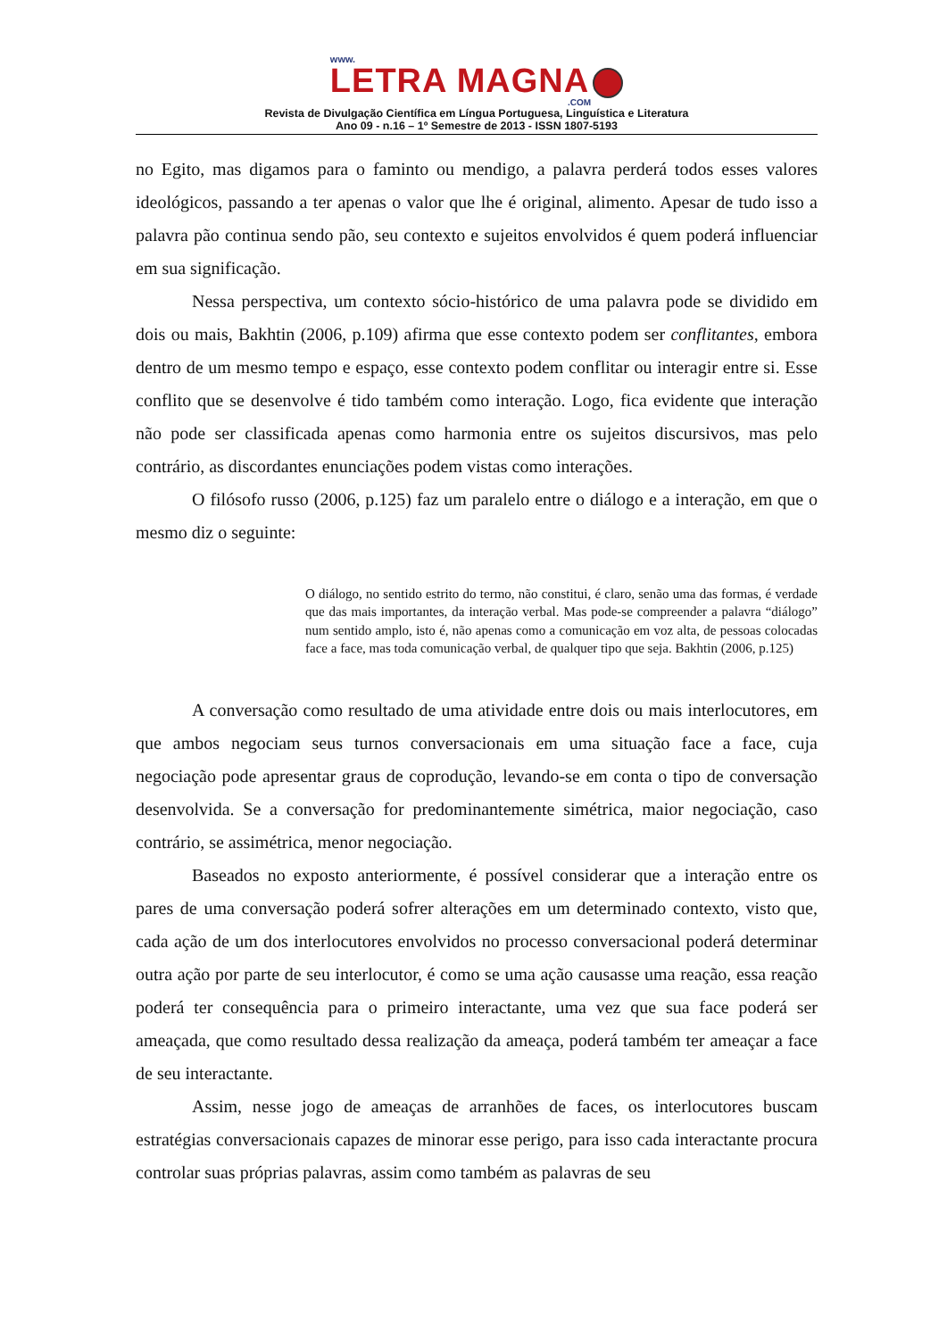www.
LETRA MAGNA
.COM
Revista de Divulgação Científica em Língua Portuguesa, Linguística e Literatura
Ano 09 - n.16 – 1º Semestre de 2013 - ISSN 1807-5193
no Egito, mas digamos para o faminto ou mendigo, a palavra perderá todos esses valores ideológicos, passando a ter apenas o valor que lhe é original, alimento. Apesar de tudo isso a palavra pão continua sendo pão, seu contexto e sujeitos envolvidos é quem poderá influenciar em sua significação.
Nessa perspectiva, um contexto sócio-histórico de uma palavra pode se dividido em dois ou mais, Bakhtin (2006, p.109) afirma que esse contexto podem ser conflitantes, embora dentro de um mesmo tempo e espaço, esse contexto podem conflitar ou interagir entre si. Esse conflito que se desenvolve é tido também como interação. Logo, fica evidente que interação não pode ser classificada apenas como harmonia entre os sujeitos discursivos, mas pelo contrário, as discordantes enunciações podem vistas como interações.
O filósofo russo (2006, p.125) faz um paralelo entre o diálogo e a interação, em que o mesmo diz o seguinte:
O diálogo, no sentido estrito do termo, não constitui, é claro, senão uma das formas, é verdade que das mais importantes, da interação verbal. Mas pode-se compreender a palavra “diálogo” num sentido amplo, isto é, não apenas como a comunicação em voz alta, de pessoas colocadas face a face, mas toda comunicação verbal, de qualquer tipo que seja. Bakhtin (2006, p.125)
A conversação como resultado de uma atividade entre dois ou mais interlocutores, em que ambos negociam seus turnos conversacionais em uma situação face a face, cuja negociação pode apresentar graus de coprodução, levando-se em conta o tipo de conversação desenvolvida. Se a conversação for predominantemente simétrica, maior negociação, caso contrário, se assimétrica, menor negociação.
Baseados no exposto anteriormente, é possível considerar que a interação entre os pares de uma conversação poderá sofrer alterações em um determinado contexto, visto que, cada ação de um dos interlocutores envolvidos no processo conversacional poderá determinar outra ação por parte de seu interlocutor, é como se uma ação causasse uma reação, essa reação poderá ter consequência para o primeiro interactante, uma vez que sua face poderá ser ameaçada, que como resultado dessa realização da ameaça, poderá também ter ameaçar a face de seu interactante.
Assim, nesse jogo de ameaças de arranhões de faces, os interlocutores buscam estratégias conversacionais capazes de minorar esse perigo, para isso cada interactante procura controlar suas próprias palavras, assim como também as palavras de seu